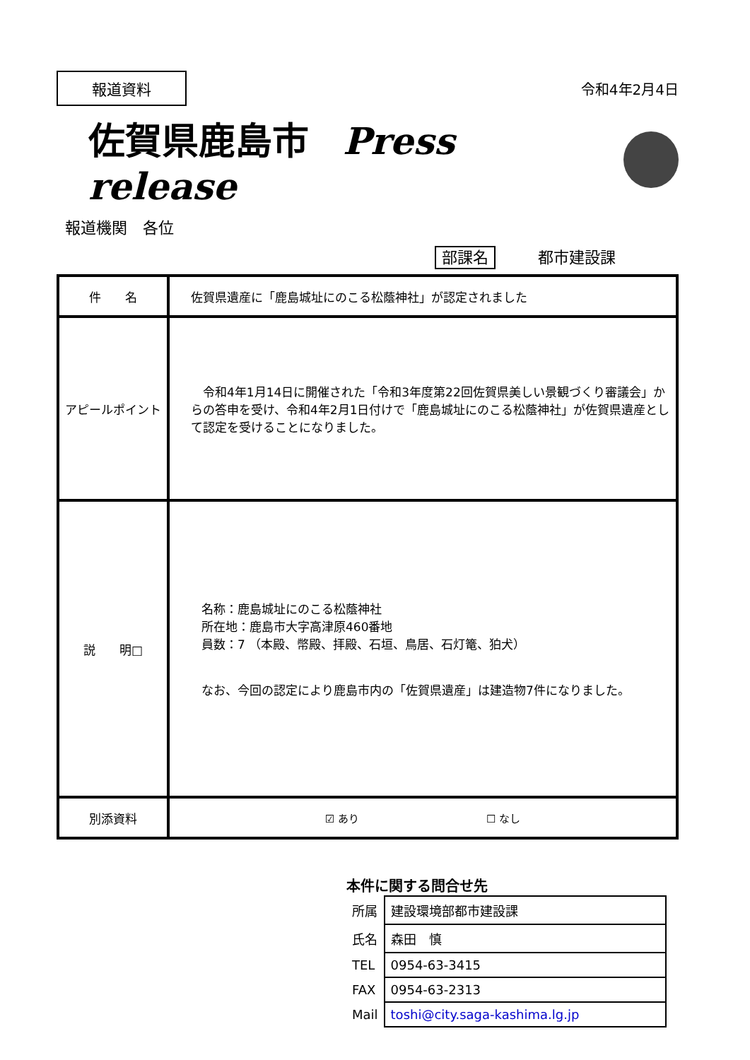報道資料
令和4年2月4日
佐賀県鹿島市 Press release
報道機関　各位
部課名 都市建設課
| 件 名 | 佐賀県遺産に「鹿島城址にのこる松蔭神社」が認定されました |
| アピールポイント | 令和4年1月14日に開催された「令和3年度第22回佐賀県美しい景観づくり審議会」からの答申を受け、令和4年2月1日付けで「鹿島城址にのこる松蔭神社」が佐賀県遺産として認定を受けることになりました。 |
| 説 明□ | 名称：鹿島城址にのこる松蔭神社 所在地：鹿島市大字高津原460番地 員数：7 （本殿、幣殿、拝殿、石垣、鳥居、石灯篭、狛犬） なお、今回の認定により鹿島市内の「佐賀県遺産」は建造物7件になりました。 |
| 別添資料 | ☑ あり ☐ なし |
本件に関する問合せ先
| 所属 | 建設環境部都市建設課 |
| 氏名 | 森田 慎 |
| TEL | 0954-63-3415 |
| FAX | 0954-63-2313 |
| Mail | toshi@city.saga-kashima.lg.jp |